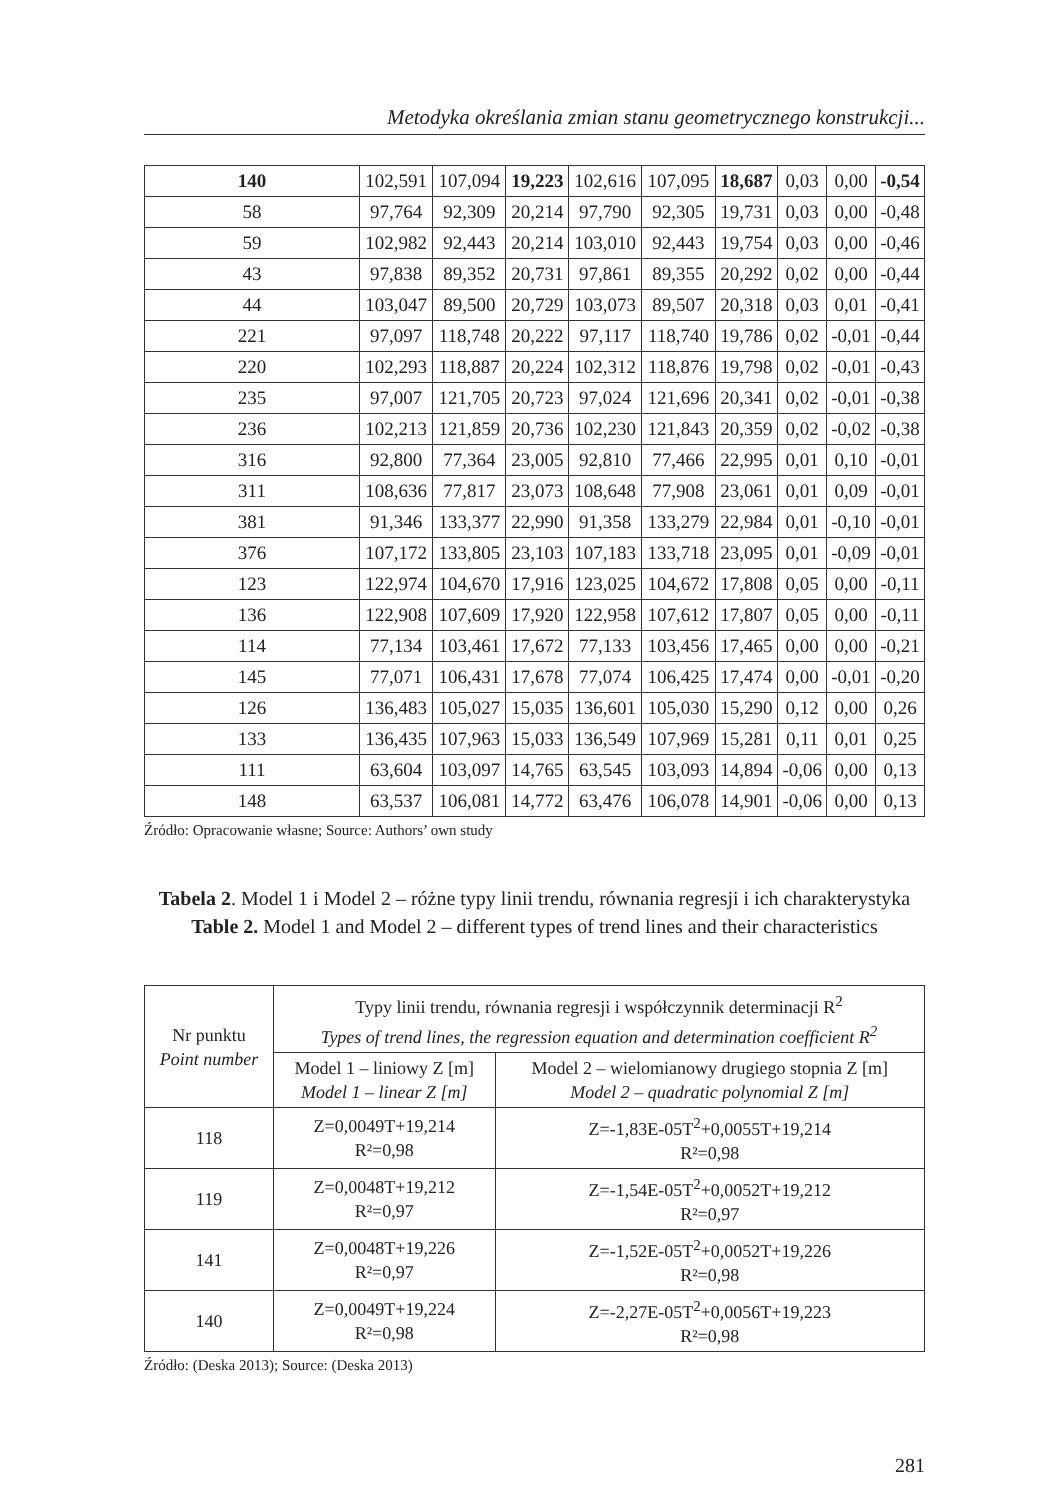Metodyka określania zmian stanu geometrycznego konstrukcji...
| 140 | 102,591 | 107,094 | 19,223 | 102,616 | 107,095 | 18,687 | 0,03 | 0,00 | -0,54 |
| 58 | 97,764 | 92,309 | 20,214 | 97,790 | 92,305 | 19,731 | 0,03 | 0,00 | -0,48 |
| 59 | 102,982 | 92,443 | 20,214 | 103,010 | 92,443 | 19,754 | 0,03 | 0,00 | -0,46 |
| 43 | 97,838 | 89,352 | 20,731 | 97,861 | 89,355 | 20,292 | 0,02 | 0,00 | -0,44 |
| 44 | 103,047 | 89,500 | 20,729 | 103,073 | 89,507 | 20,318 | 0,03 | 0,01 | -0,41 |
| 221 | 97,097 | 118,748 | 20,222 | 97,117 | 118,740 | 19,786 | 0,02 | -0,01 | -0,44 |
| 220 | 102,293 | 118,887 | 20,224 | 102,312 | 118,876 | 19,798 | 0,02 | -0,01 | -0,43 |
| 235 | 97,007 | 121,705 | 20,723 | 97,024 | 121,696 | 20,341 | 0,02 | -0,01 | -0,38 |
| 236 | 102,213 | 121,859 | 20,736 | 102,230 | 121,843 | 20,359 | 0,02 | -0,02 | -0,38 |
| 316 | 92,800 | 77,364 | 23,005 | 92,810 | 77,466 | 22,995 | 0,01 | 0,10 | -0,01 |
| 311 | 108,636 | 77,817 | 23,073 | 108,648 | 77,908 | 23,061 | 0,01 | 0,09 | -0,01 |
| 381 | 91,346 | 133,377 | 22,990 | 91,358 | 133,279 | 22,984 | 0,01 | -0,10 | -0,01 |
| 376 | 107,172 | 133,805 | 23,103 | 107,183 | 133,718 | 23,095 | 0,01 | -0,09 | -0,01 |
| 123 | 122,974 | 104,670 | 17,916 | 123,025 | 104,672 | 17,808 | 0,05 | 0,00 | -0,11 |
| 136 | 122,908 | 107,609 | 17,920 | 122,958 | 107,612 | 17,807 | 0,05 | 0,00 | -0,11 |
| 114 | 77,134 | 103,461 | 17,672 | 77,133 | 103,456 | 17,465 | 0,00 | 0,00 | -0,21 |
| 145 | 77,071 | 106,431 | 17,678 | 77,074 | 106,425 | 17,474 | 0,00 | -0,01 | -0,20 |
| 126 | 136,483 | 105,027 | 15,035 | 136,601 | 105,030 | 15,290 | 0,12 | 0,00 | 0,26 |
| 133 | 136,435 | 107,963 | 15,033 | 136,549 | 107,969 | 15,281 | 0,11 | 0,01 | 0,25 |
| 111 | 63,604 | 103,097 | 14,765 | 63,545 | 103,093 | 14,894 | -0,06 | 0,00 | 0,13 |
| 148 | 63,537 | 106,081 | 14,772 | 63,476 | 106,078 | 14,901 | -0,06 | 0,00 | 0,13 |
Źródło: Opracowanie własne; Source: Authors’ own study
Tabela 2. Model 1 i Model 2 – różne typy linii trendu, równania regresji i ich charakterystyka
Table 2. Model 1 and Model 2 – different types of trend lines and their characteristics
| Nr punktu Point number | Typy linii trendu, równania regresji i współczynnik determinacji R<sup>2</sup> Types of trend lines, the regression equation and determination coefficient R<sup>2</sup> | |
| --- | --- | --- |
| | Model 1 – liniowy Z [m] Model 1 – linear Z [m] | Model 2 – wielomianowy drugiego stopnia Z [m] Model 2 – quadratic polynomial Z [m] |
| 118 | Z=0,0049T+19,214 R²=0,98 | Z=-1,83E-05T<sup>2</sup>+0,0055T+19,214 R²=0,98 |
| 119 | Z=0,0048T+19,212 R²=0,97 | Z=-1,54E-05T<sup>2</sup>+0,0052T+19,212 R²=0,97 |
| 141 | Z=0,0048T+19,226 R²=0,97 | Z=-1,52E-05T<sup>2</sup>+0,0052T+19,226 R²=0,98 |
| 140 | Z=0,0049T+19,224 R²=0,98 | Z=-2,27E-05T<sup>2</sup>+0,0056T+19,223 R²=0,98 |
Źródło: (Deska 2013); Source: (Deska 2013)
281